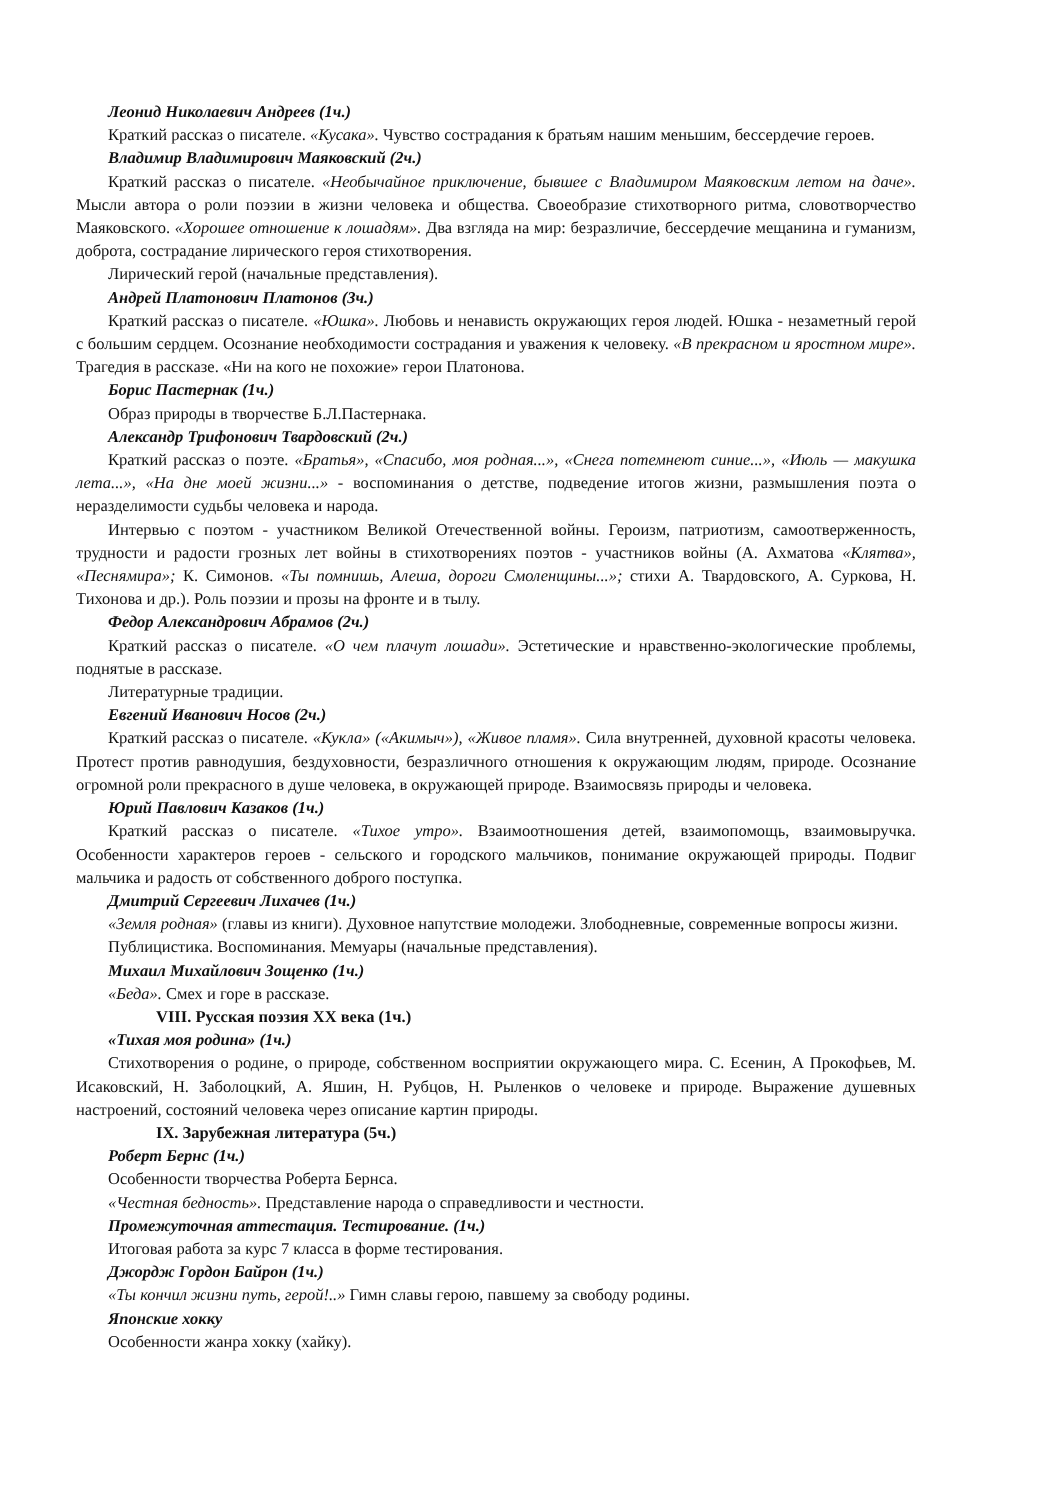Леонид Николаевич Андреев (1ч.)
Краткий рассказ о писателе. «Кусака». Чувство сострадания к братьям нашим меньшим, бессердечие героев.
Владимир Владимирович Маяковский (2ч.)
Краткий рассказ о писателе. «Необычайное приключение, бывшее с Владимиром Маяковским летом на даче». Мысли автора о роли поэзии в жизни человека и общества. Своеобразие стихотворного ритма, словотворчество Маяковского. «Хорошее отношение к лошадям». Два взгляда на мир: безразличие, бессердечие мещанина и гуманизм, доброта, сострадание лирического героя стихотворения.
Лирический герой (начальные представления).
Андрей Платонович Платонов (3ч.)
Краткий рассказ о писателе. «Юшка». Любовь и ненависть окружающих героя людей. Юшка - незаметный герой с большим сердцем. Осознание необходимости сострадания и уважения к человеку. «В прекрасном и яростном мире». Трагедия в рассказе. «Ни на кого не похожие» герои Платонова.
Борис Пастернак (1ч.)
Образ природы в творчестве Б.Л.Пастернака.
Александр Трифонович Твардовский (2ч.)
Краткий рассказ о поэте. «Братья», «Спасибо, моя родная...», «Снега потемнеют синие...», «Июль — макушка лета...», «На дне моей жизни...» - воспоминания о детстве, подведение итогов жизни, размышления поэта о неразделимости судьбы человека и народа.
Интервью с поэтом - участником Великой Отечественной войны. Героизм, патриотизм, самоотверженность, трудности и радости грозных лет войны в стихотворениях поэтов - участников войны (А. Ахматова «Клятва», «Песнямира»; К. Симонов. «Ты помнишь, Алеша, дороги Смоленщины...»; стихи А. Твардовского, А. Суркова, Н. Тихонова и др.). Роль поэзии и прозы на фронте и в тылу.
Федор Александрович Абрамов (2ч.)
Краткий рассказ о писателе. «О чем плачут лошади». Эстетические и нравственно-экологические проблемы, поднятые в рассказе.
Литературные традиции.
Евгений Иванович Носов (2ч.)
Краткий рассказ о писателе. «Кукла» («Акимыч»), «Живое пламя». Сила внутренней, духовной красоты человека. Протест против равнодушия, бездуховности, безразличного отношения к окружающим людям, природе. Осознание огромной роли прекрасного в душе человека, в окружающей природе. Взаимосвязь природы и человека.
Юрий Павлович Казаков (1ч.)
Краткий рассказ о писателе. «Тихое утро». Взаимоотношения детей, взаимопомощь, взаимовыручка. Особенности характеров героев - сельского и городского мальчиков, понимание окружающей природы. Подвиг мальчика и радость от собственного доброго поступка.
Дмитрий Сергеевич Лихачев (1ч.)
«Земля родная» (главы из книги). Духовное напутствие молодежи. Злободневные, современные вопросы жизни.
Публицистика. Воспоминания. Мемуары (начальные представления).
Михаил Михайлович Зощенко (1ч.)
«Беда». Смех и горе в рассказе.
VIII. Русская поэзия XX века (1ч.)
«Тихая моя родина» (1ч.)
Стихотворения о родине, о природе, собственном восприятии окружающего мира. С. Есенин, А Прокофьев, М. Исаковский, Н. Заболоцкий, А. Яшин, Н. Рубцов, Н. Рыленков о человеке и природе. Выражение душевных настроений, состояний человека через описание картин природы.
IX. Зарубежная литература (5ч.)
Роберт Бернс (1ч.)
Особенности творчества Роберта Бернса.
«Честная бедность». Представление народа о справедливости и честности.
Промежуточная аттестация. Тестирование. (1ч.)
Итоговая работа за курс 7 класса в форме тестирования.
Джордж Гордон Байрон (1ч.)
«Ты кончил жизни путь, герой!..» Гимн славы герою, павшему за свободу родины.
Японские хокку
Особенности жанра хокку (хайку).